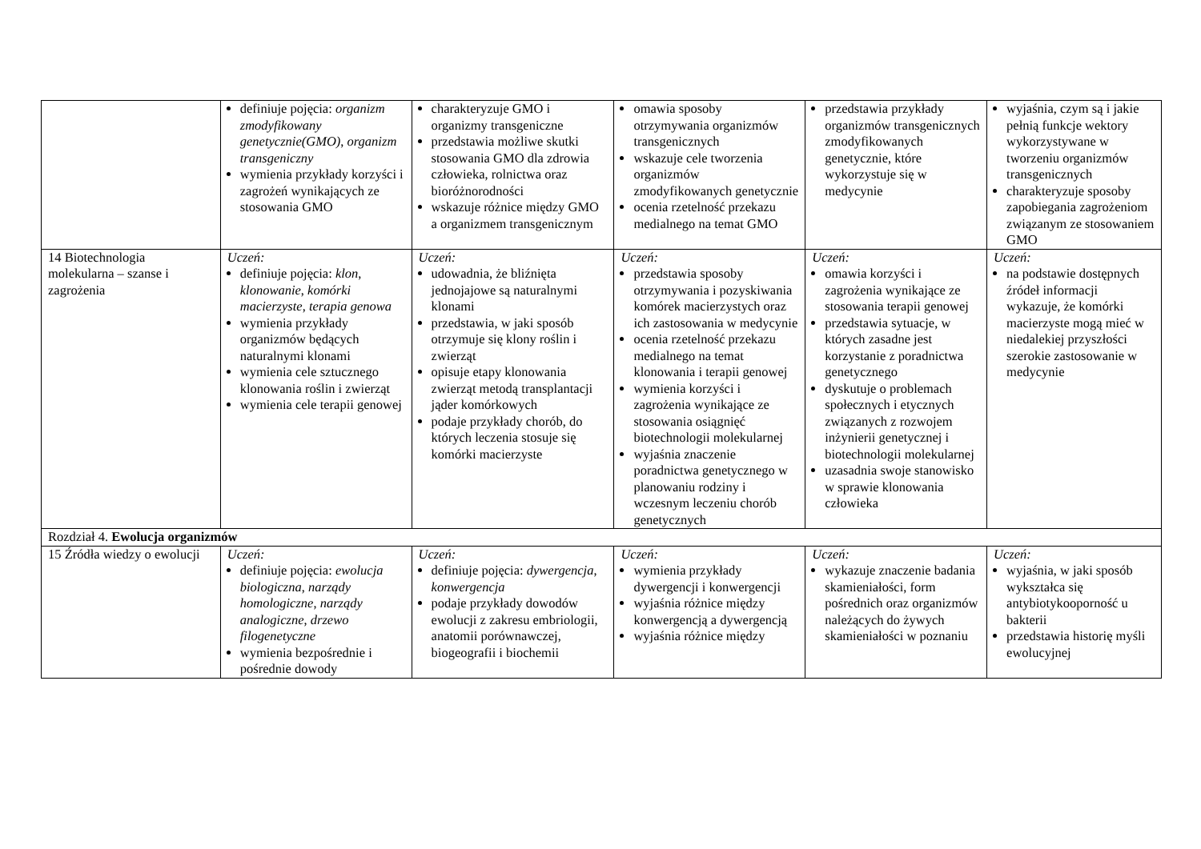| | definiuje pojęcia: organizm zmodyfikowany genetycznie(GMO) , organizm transgeniczny wymienia przykłady korzyści i zagrożeń wynikających ze stosowania GMO | charakteryzuje GMO i organizmy transgeniczne przedstawia możliwe skutki stosowania GMO dla zdrowia człowieka, rolnictwa oraz bioróżnorodności wskazuje różnice między GMO a organizmem transgenicznym | omawia sposoby otrzymywania organizmów transgenicznych wskazuje cele tworzenia organizmów zmodyfikowanych genetycznie ocenia rzetelność przekazu medialnego na temat GMO | przedstawia przykłady organizmów transgenicznych zmodyfikowanych genetycznie, które wykorzystuje się w medycynie | wyjaśnia, czym są i jakie pełnią funkcje wektory wykorzystywane w tworzeniu organizmów transgenicznych charakteryzuje sposoby zapobiegania zagrożeniom związanym ze stosowaniem GMO |
| 14 Biotechnologia molekularna – szanse i zagrożenia | Uczeń: definiuje pojęcia: klon , klonowanie , komórki macierzyste , terapia genowa wymienia przykłady organizmów będących naturalnymi klonami wymienia cele sztucznego klonowania roślin i zwierząt wymienia cele terapii genowej | Uczeń: udowadnia, że bliźnięta jednojajowe są naturalnymi klonami przedstawia, w jaki sposób otrzymuje się klony roślin i zwierząt opisuje etapy klonowania zwierząt metodą transplantacji jąder komórkowych podaje przykłady chorób, do których leczenia stosuje się komórki macierzyste | Uczeń: przedstawia sposoby otrzymywania i pozyskiwania komórek macierzystych oraz ich zastosowania w medycynie ocenia rzetelność przekazu medialnego na temat klonowania i terapii genowej wymienia korzyści i zagrożenia wynikające ze stosowania osiągnięć biotechnologii molekularnej wyjaśnia znaczenie poradnictwa genetycznego w planowaniu rodziny i wczesnym leczeniu chorób genetycznych | Uczeń: omawia korzyści i zagrożenia wynikające ze stosowania terapii genowej przedstawia sytuacje, w których zasadne jest korzystanie z poradnictwa genetycznego dyskutuje o problemach społecznych i etycznych związanych z rozwojem inżynierii genetycznej i biotechnologii molekularnej uzasadnia swoje stanowisko w sprawie klonowania człowieka | Uczeń: na podstawie dostępnych źródeł informacji wykazuje, że komórki macierzyste mogą mieć w niedalekiej przyszłości szerokie zastosowanie w medycynie |
| Rozdział 4. Ewolucja organizmów | | | | | |
| 15 Źródła wiedzy o ewolucji | Uczeń: definiuje pojęcia: ewolucja biologiczna , narządy homologiczne , narządy analogiczne , drzewo filogenetyczne wymienia bezpośrednie i pośrednie dowody | Uczeń: definiuje pojęcia: dywergencja , konwergencja podaje przykłady dowodów ewolucji z zakresu embriologii, anatomii porównawczej, biogeografii i biochemii | Uczeń: wymienia przykłady dywergencji i konwergencji wyjaśnia różnice między konwergencją a dywergencją wyjaśnia różnice między | Uczeń: wykazuje znaczenie badania skamieniałości, form pośrednich oraz organizmów należących do żywych skamieniałości w poznaniu | Uczeń: wyjaśnia, w jaki sposób wykształca się antybiotykooporność u bakterii przedstawia historię myśli ewolucyjnej |